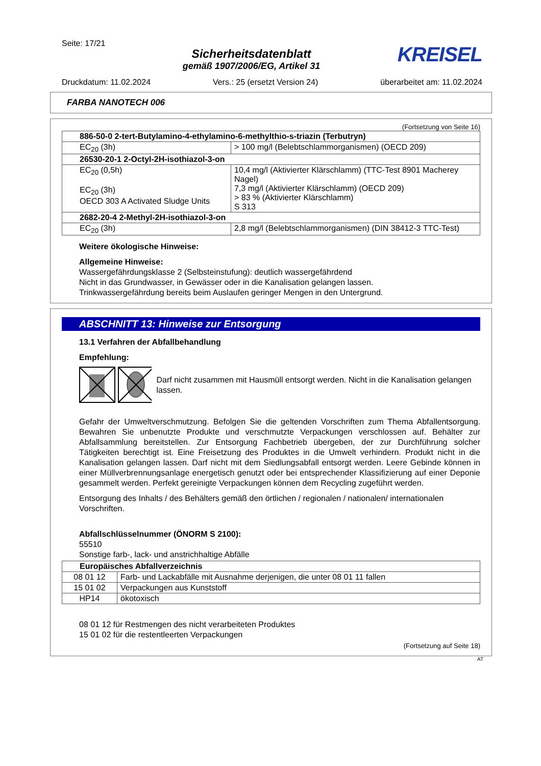Seite: 17/21
Sicherheitsdatenblatt
gemäß 1907/2006/EG, Artikel 31
KREISEL
Druckdatum: 11.02.2024 Vers.: 25 (ersetzt Version 24) überarbeitet am: 11.02.2024
FARBA NANOTECH 006
(Fortsetzung von Seite 16)
| 886-50-0 2-tert-Butylamino-4-ethylamino-6-methylthio-s-triazin (Terbutryn) | |
| EC<sub>20</sub> (3h) | > 100 mg/l (Belebtschlammorganismen) (OECD 209) |
| 26530-20-1 2-Octyl-2H-isothiazol-3-on | |
| EC<sub>20</sub> (0,5h) EC<sub>20</sub> (3h) OECD 303 A Activated Sludge Units | 10,4 mg/l (Aktivierter Klärschlamm) (TTC-Test 8901 Macherey Nagel) 7,3 mg/l (Aktivierter Klärschlamm) (OECD 209) > 83 % (Aktivierter Klärschlamm) S 313 |
| 2682-20-4 2-Methyl-2H-isothiazol-3-on | |
| EC<sub>20</sub> (3h) | 2,8 mg/l (Belebtschlammorganismen) (DIN 38412-3 TTC-Test) |
Weitere ökologische Hinweise:
Allgemeine Hinweise:
Wassergefährdungsklasse 2 (Selbsteinstufung): deutlich wassergefährdend
Nicht in das Grundwasser, in Gewässer oder in die Kanalisation gelangen lassen.
Trinkwassergefährdung bereits beim Auslaufen geringer Mengen in den Untergrund.
ABSCHNITT 13: Hinweise zur Entsorgung
13.1 Verfahren der Abfallbehandlung
Empfehlung:
Darf nicht zusammen mit Hausmüll entsorgt werden. Nicht in die Kanalisation gelangen lassen.
Gefahr der Umweltverschmutzung. Befolgen Sie die geltenden Vorschriften zum Thema Abfallentsorgung. Bewahren Sie unbenutzte Produkte und verschmutzte Verpackungen verschlossen auf. Behälter zur Abfallsammlung bereitstellen. Zur Entsorgung Fachbetrieb übergeben, der zur Durchführung solcher Tätigkeiten berechtigt ist. Eine Freisetzung des Produktes in die Umwelt verhindern. Produkt nicht in die Kanalisation gelangen lassen. Darf nicht mit dem Siedlungsabfall entsorgt werden. Leere Gebinde können in einer Müllverbrennungsanlage energetisch genutzt oder bei entsprechender Klassifizierung auf einer Deponie gesammelt werden. Perfekt gereinigte Verpackungen können dem Recycling zugeführt werden.
Entsorgung des Inhalts / des Behälters gemäß den örtlichen / regionalen / nationalen/ internationalen Vorschriften.
Abfallschlüsselnummer (ÖNORM S 2100):
55510
Sonstige farb-, lack- und anstrichhaltige Abfälle
| Europäisches Abfallverzeichnis | |
| 08 01 12 | Farb- und Lackabfälle mit Ausnahme derjenigen, die unter 08 01 11 fallen |
| 15 01 02 | Verpackungen aus Kunststoff |
| HP14 | ökotoxisch |
08 01 12 für Restmengen des nicht verarbeiteten Produktes
15 01 02 für die restentleerten Verpackungen
(Fortsetzung auf Seite 18)
AT